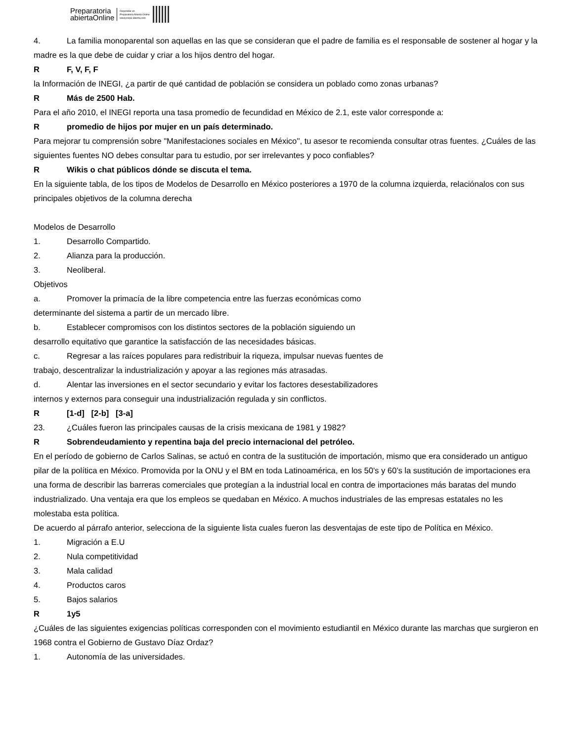Preparatoria
abiertaOnline
Disponible en
Preparatoria Abierta Online
www.prepa-abierta.com
4. La familia monoparental son aquellas en las que se consideran que el padre de familia es el responsable de sostener al hogar y la madre es la que debe de cuidar y criar a los hijos dentro del hogar.
R F, V, F, F
la Información de INEGI, ¿a partir de qué cantidad de población se considera un poblado como zonas urbanas?
R Más de 2500 Hab.
Para el año 2010, el INEGI reporta una tasa promedio de fecundidad en México de 2.1, este valor corresponde a:
Rpromedio de hijos por mujer en un país determinado.
Para mejorar tu comprensión sobre "Manifestaciones sociales en México'', tu asesor te recomienda consultar otras fuentes. ¿Cuáles de las siguientes fuentes NO debes consultar para tu estudio, por ser irrelevantes y poco confiables?
R Wikis o chat públicos dónde se discuta el tema.
En la siguiente tabla, de los tipos de Modelos de Desarrollo en México posteriores a 1970 de la columna izquierda, relaciónalos con sus principales objetivos de la columna derecha
Modelos de Desarrollo
1. Desarrollo Compartido.
2. Alianza para la producción.
3. Neoliberal.
Objetivos
a. Promover la primacía de la libre competencia entre las fuerzas económicas como
determinante del sistema a partir de un mercado libre.
b. Establecer compromisos con los distintos sectores de la población siguiendo un
desarrollo equitativo que garantice la satisfacción de las necesidades básicas.
c. Regresar a las raíces populares para redistribuir la riqueza, impulsar nuevas fuentes de
trabajo, descentralizar la industrialización y apoyar a las regiones más atrasadas.
d. Alentar las inversiones en el sector secundario y evitar los factores desestabilizadores
internos y externos para conseguir una industrialización regulada y sin conflictos.
R [1-d] [2-b] [3-a]
23. ¿Cuáles fueron las principales causas de la crisis mexicana de 1981 y 1982?
R Sobrendeudamiento y repentina baja del precio internacional del petróleo.
En el período de gobierno de Carlos Salinas, se actuó en contra de la sustitución de importación, mismo que era considerado un antiguo pilar de la política en México. Promovida por la ONU y el BM en toda Latinoamérica, en los 50's y 60’s la sustitución de importaciones era
una forma de describir las barreras comerciales que protegían a la industrial local en contra de importaciones más baratas del mundo industrializado. Una ventaja era que los empleos se quedaban en México. A muchos industriales de las empresas estatales no les molestaba esta política.
De acuerdo al párrafo anterior, selecciona de la siguiente lista cuales fueron las desventajas de este tipo de Política en México.
1. Migración a E.U
2. Nula competitividad
3. Mala calidad
4. Productos caros
5. Bajos salarios
R 1y5
¿Cuáles de las siguientes exigencias políticas corresponden con el movimiento estudiantil en México durante las marchas que surgieron en 1968 contra el Gobierno de Gustavo Díaz Ordaz?
1. Autonomía de las universidades.